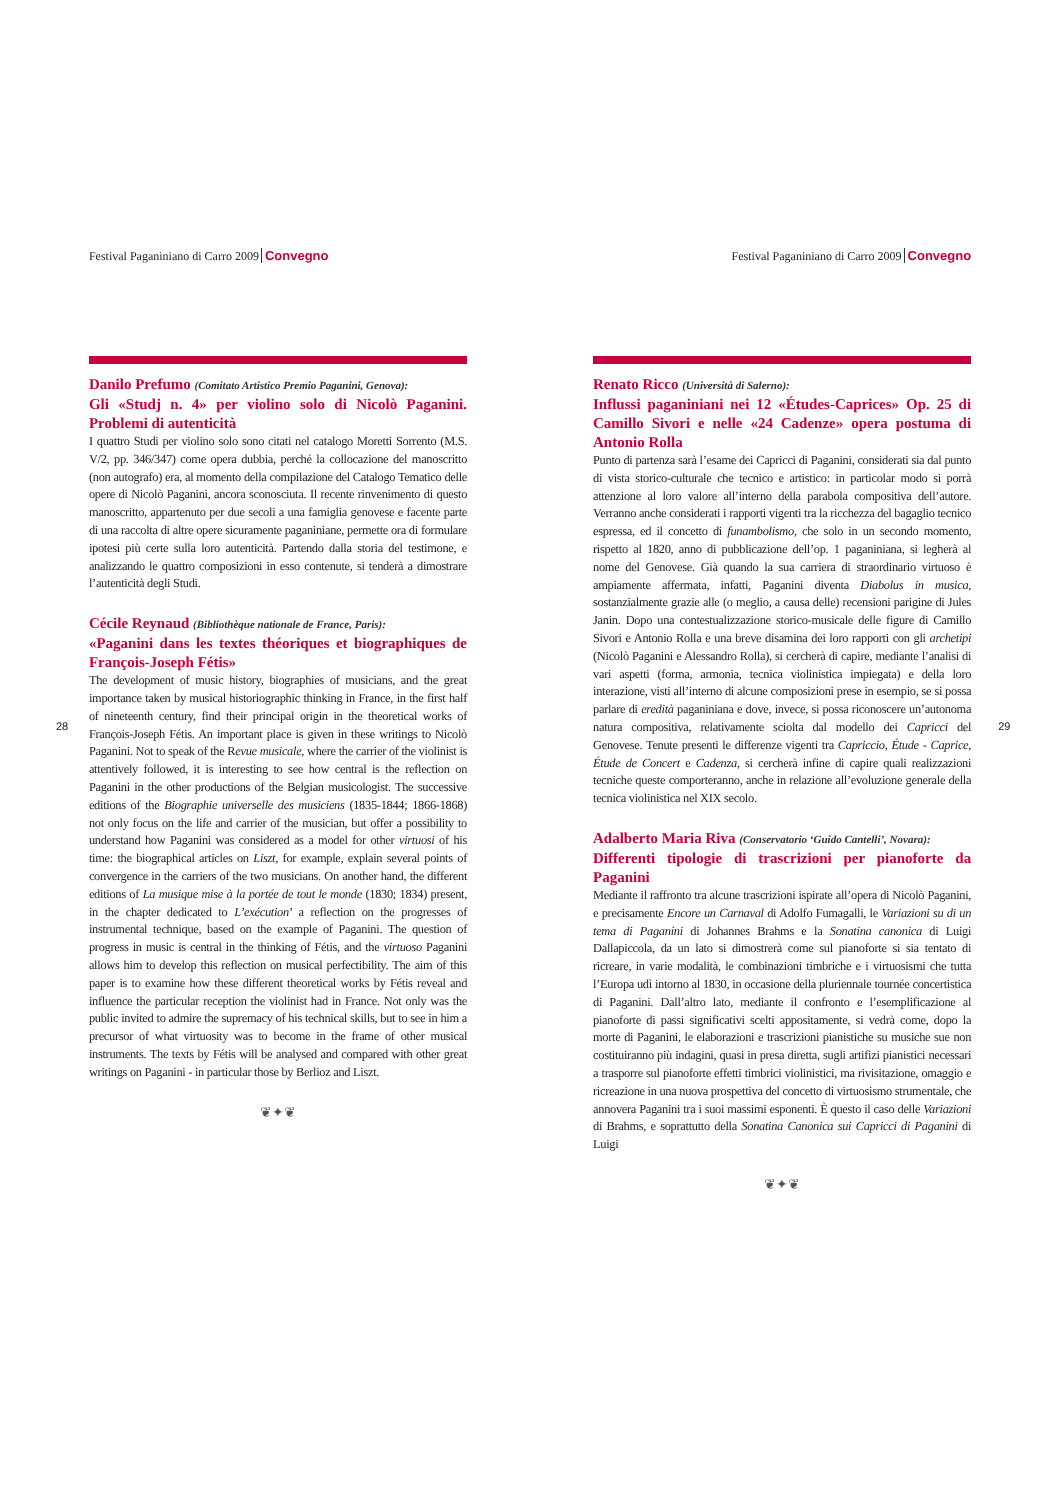28
Festival Paganiniano di Carro 2009 Convegno
Danilo Prefumo (Comitato Artistico Premio Paganini, Genova):
Gli «Studj n. 4» per violino solo di Nicolò Paganini. Problemi di autenticità
I quattro Studi per violino solo sono citati nel catalogo Moretti Sorrento (M.S. V/2, pp. 346/347) come opera dubbia, perché la collocazione del manoscritto (non autografo) era, al momento della compilazione del Catalogo Tematico delle opere di Nicolò Paganini, ancora sconosciuta. Il recente rinvenimento di questo manoscritto, appartenuto per due secoli a una famiglia genovese e facente parte di una raccolta di altre opere sicuramente paganiniane, permette ora di formulare ipotesi più certe sulla loro autenticità. Partendo dalla storia del testimone, e analizzando le quattro composizioni in esso contenute, si tenderà a dimostrare l’autenticità degli Studi.
Cécile Reynaud (Bibliothèque nationale de France, Paris):
«Paganini dans les textes théoriques et biographiques de François-Joseph Fétis»
The development of music history, biographies of musicians, and the great importance taken by musical historiographic thinking in France, in the first half of nineteenth century, find their principal origin in the theoretical works of François-Joseph Fétis. An important place is given in these writings to Nicolò Paganini. Not to speak of the Revue musicale, where the carrier of the violinist is attentively followed, it is interesting to see how central is the reflection on Paganini in the other productions of the Belgian musicologist. The successive editions of the Biographie universelle des musiciens (1835-1844; 1866-1868) not only focus on the life and carrier of the musician, but offer a possibility to understand how Paganini was considered as a model for other virtuosi of his time: the biographical articles on Liszt, for example, explain several points of convergence in the carriers of the two musicians. On another hand, the different editions of La musique mise à la portée de tout le monde (1830; 1834) present, in the chapter dedicated to L’exécution’ a reflection on the progresses of instrumental technique, based on the example of Paganini. The question of progress in music is central in the thinking of Fétis, and the virtuoso Paganini allows him to develop this reflection on musical perfectibility. The aim of this paper is to examine how these different theoretical works by Fétis reveal and influence the particular reception the violinist had in France. Not only was the public invited to admire the supremacy of his technical skills, but to see in him a precursor of what virtuosity was to become in the frame of other musical instruments. The texts by Fétis will be analysed and compared with other great writings on Paganini - in particular those by Berlioz and Liszt.
❦✦❦
Festival Paganiniano di Carro 2009 Convegno
Renato Ricco (Università di Salerno):
Influssi paganiniani nei 12 «Études-Caprices» Op. 25 di Camillo Sivori e nelle «24 Cadenze» opera postuma di Antonio Rolla
Punto di partenza sarà l’esame dei Capricci di Paganini, considerati sia dal punto di vista storico-culturale che tecnico e artistico: in particolar modo si porrà attenzione al loro valore all’interno della parabola compositiva dell’autore. Verranno anche considerati i rapporti vigenti tra la ricchezza del bagaglio tecnico espressa, ed il concetto di funambolismo, che solo in un secondo momento, rispetto al 1820, anno di pubblicazione dell’op. 1 paganiniana, si legherà al nome del Genovese. Già quando la sua carriera di straordinario virtuoso è ampiamente affermata, infatti, Paganini diventa Diabolus in musica, sostanzialmente grazie alle (o meglio, a causa delle) recensioni parigine di Jules Janin. Dopo una contestualizzazione storico-musicale delle figure di Camillo Sivori e Antonio Rolla e una breve disamina dei loro rapporti con gli archetipi (Nicolò Paganini e Alessandro Rolla), si cercherà di capire, mediante l’analisi di vari aspetti (forma, armonia, tecnica violinistica impiegata) e della loro interazione, visti all’interno di alcune composizioni prese in esempio, se si possa parlare di eredità paganiniana e dove, invece, si possa riconoscere un’autonoma natura compositiva, relativamente sciolta dal modello dei Capricci del Genovese. Tenute presenti le differenze vigenti tra Capriccio, Étude - Caprice, Étude de Concert e Cadenza, si cercherà infine di capire quali realizzazioni tecniche queste comporteranno, anche in relazione all’evoluzione generale della tecnica violinistica nel XIX secolo.
Adalberto Maria Riva (Conservatorio ‘Guido Cantelli’, Novara):
Differenti tipologie di trascrizioni per pianoforte da Paganini
Mediante il raffronto tra alcune trascrizioni ispirate all’opera di Nicolò Paganini, e precisamente Encore un Carnaval di Adolfo Fumagalli, le Variazioni su di un tema di Paganini di Johannes Brahms e la Sonatina canonica di Luigi Dallapiccola, da un lato si dimostrerà come sul pianoforte si sia tentato di ricreare, in varie modalità, le combinazioni timbriche e i virtuosismi che tutta l’Europa udì intorno al 1830, in occasione della pluriennale tournée concertistica di Paganini. Dall’altro lato, mediante il confronto e l’esemplificazione al pianoforte di passi significativi scelti appositamente, si vedrà come, dopo la morte di Paganini, le elaborazioni e trascrizioni pianistiche su musiche sue non costituiranno più indagini, quasi in presa diretta, sugli artifizi pianistici necessari a trasporre sul pianoforte effetti timbrici violinistici, ma rivisitazione, omaggio e ricreazione in una nuova prospettiva del concetto di virtuosismo strumentale, che annovera Paganini tra i suoi massimi esponenti. È questo il caso delle Variazioni di Brahms, e soprattutto della Sonatina Canonica sui Capricci di Paganini di Luigi
❦✦❦
29